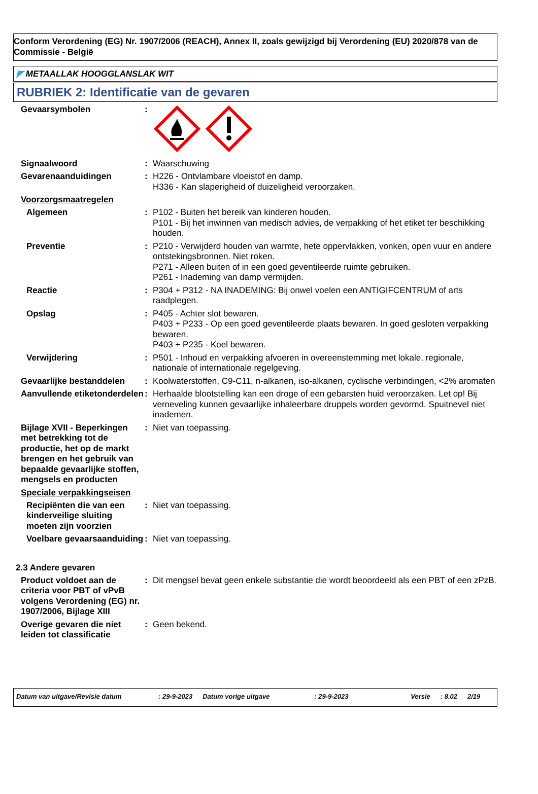Conform Verordening (EG) Nr. 1907/2006 (REACH), Annex II, zoals gewijzigd bij Verordening (EU) 2020/878 van de Commissie - België
◤ METAALLAK HOOGGLANSLAK WIT
RUBRIEK 2: Identificatie van de gevaren
Gevaarsymbolen :
Signaalwoord : Waarschuwing
Gevarenaanduidingen : H226 - Ontvlambare vloeistof en damp.
H336 - Kan slaperigheid of duizeligheid veroorzaken.
Voorzorgsmaatregelen
Algemeen : P102 - Buiten het bereik van kinderen houden.
P101 - Bij het inwinnen van medisch advies, de verpakking of het etiket ter beschikking houden.
Preventie : P210 - Verwijderd houden van warmte, hete oppervlakken, vonken, open vuur en andere ontstekingsbronnen. Niet roken.
P271 - Alleen buiten of in een goed geventileerde ruimte gebruiken.
P261 - Inademing van damp vermijden.
Reactie : P304 + P312 - NA INADEMING: Bij onwel voelen een ANTIGIFCENTRUM of arts raadplegen.
Opslag : P405 - Achter slot bewaren.
P403 + P233 - Op een goed geventileerde plaats bewaren. In goed gesloten verpakking bewaren.
P403 + P235 - Koel bewaren.
Verwijdering : P501 - Inhoud en verpakking afvoeren in overeenstemming met lokale, regionale, nationale of internationale regelgeving.
Gevaarlijke bestanddelen
: Koolwaterstoffen, C9-C11, n-alkanen, iso-alkanen, cyclische verbindingen, <2% aromaten
Aanvullende etiketonderdelen
: Herhaalde blootstelling kan een droge of een gebarsten huid veroorzaken. Let op! Bij verneveling kunnen gevaarlijke inhaleerbare druppels worden gevormd. Spuitnevel niet inademen.
Bijlage XVII - Beperkingen met betrekking tot de productie, het op de markt brengen en het gebruik van bepaalde gevaarlijke stoffen, mengsels en producten
: Niet van toepassing.
Speciale verpakkingseisen
Recipiënten die van een kinderveilige sluiting moeten zijn voorzien
: Niet van toepassing.
Voelbare gevaarsaanduiding
: Niet van toepassing.
2.3 Andere gevaren
Product voldoet aan de criteria voor PBT of vPvB volgens Verordening (EG) nr. 1907/2006, Bijlage XIII
: Dit mengsel bevat geen enkele substantie die wordt beoordeeld als een PBT of een zPzB.
Overige gevaren die niet leiden tot classificatie
: Geen bekend.
Datum van uitgave/Revisie datum: 29-9-2023 Datum vorige uitgave: 29-9-2023 Versie: 8.02 2/19